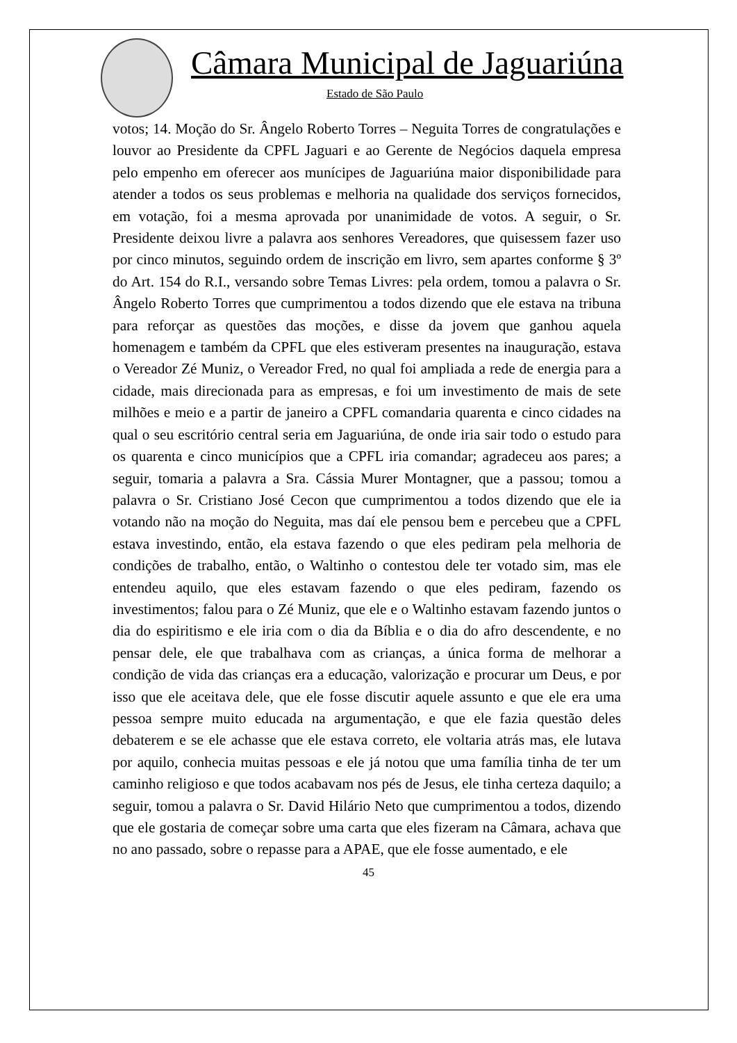Câmara Municipal de Jaguariúna
Estado de São Paulo
votos; 14. Moção do Sr. Ângelo Roberto Torres – Neguita Torres de congratulações e louvor ao Presidente da CPFL Jaguari e ao Gerente de Negócios daquela empresa pelo empenho em oferecer aos munícipes de Jaguariúna maior disponibilidade para atender a todos os seus problemas e melhoria na qualidade dos serviços fornecidos, em votação, foi a mesma aprovada por unanimidade de votos. A seguir, o Sr. Presidente deixou livre a palavra aos senhores Vereadores, que quisessem fazer uso por cinco minutos, seguindo ordem de inscrição em livro, sem apartes conforme § 3º do Art. 154 do R.I., versando sobre Temas Livres: pela ordem, tomou a palavra o Sr. Ângelo Roberto Torres que cumprimentou a todos dizendo que ele estava na tribuna para reforçar as questões das moções, e disse da jovem que ganhou aquela homenagem e também da CPFL que eles estiveram presentes na inauguração, estava o Vereador Zé Muniz, o Vereador Fred, no qual foi ampliada a rede de energia para a cidade, mais direcionada para as empresas, e foi um investimento de mais de sete milhões e meio e a partir de janeiro a CPFL comandaria quarenta e cinco cidades na qual o seu escritório central seria em Jaguariúna, de onde iria sair todo o estudo para os quarenta e cinco municípios que a CPFL iria comandar; agradeceu aos pares; a seguir, tomaria a palavra a Sra. Cássia Murer Montagner, que a passou; tomou a palavra o Sr. Cristiano José Cecon que cumprimentou a todos dizendo que ele ia votando não na moção do Neguita, mas daí ele pensou bem e percebeu que a CPFL estava investindo, então, ela estava fazendo o que eles pediram pela melhoria de condições de trabalho, então, o Waltinho o contestou dele ter votado sim, mas ele entendeu aquilo, que eles estavam fazendo o que eles pediram, fazendo os investimentos; falou para o Zé Muniz, que ele e o Waltinho estavam fazendo juntos o dia do espiritismo e ele iria com o dia da Bíblia e o dia do afro descendente, e no pensar dele, ele que trabalhava com as crianças, a única forma de melhorar a condição de vida das crianças era a educação, valorização e procurar um Deus, e por isso que ele aceitava dele, que ele fosse discutir aquele assunto e que ele era uma pessoa sempre muito educada na argumentação, e que ele fazia questão deles debaterem e se ele achasse que ele estava correto, ele voltaria atrás mas, ele lutava por aquilo, conhecia muitas pessoas e ele já notou que uma família tinha de ter um caminho religioso e que todos acabavam nos pés de Jesus, ele tinha certeza daquilo; a seguir, tomou a palavra o Sr. David Hilário Neto que cumprimentou a todos, dizendo que ele gostaria de começar sobre uma carta que eles fizeram na Câmara, achava que no ano passado, sobre o repasse para a APAE, que ele fosse aumentado, e ele
45